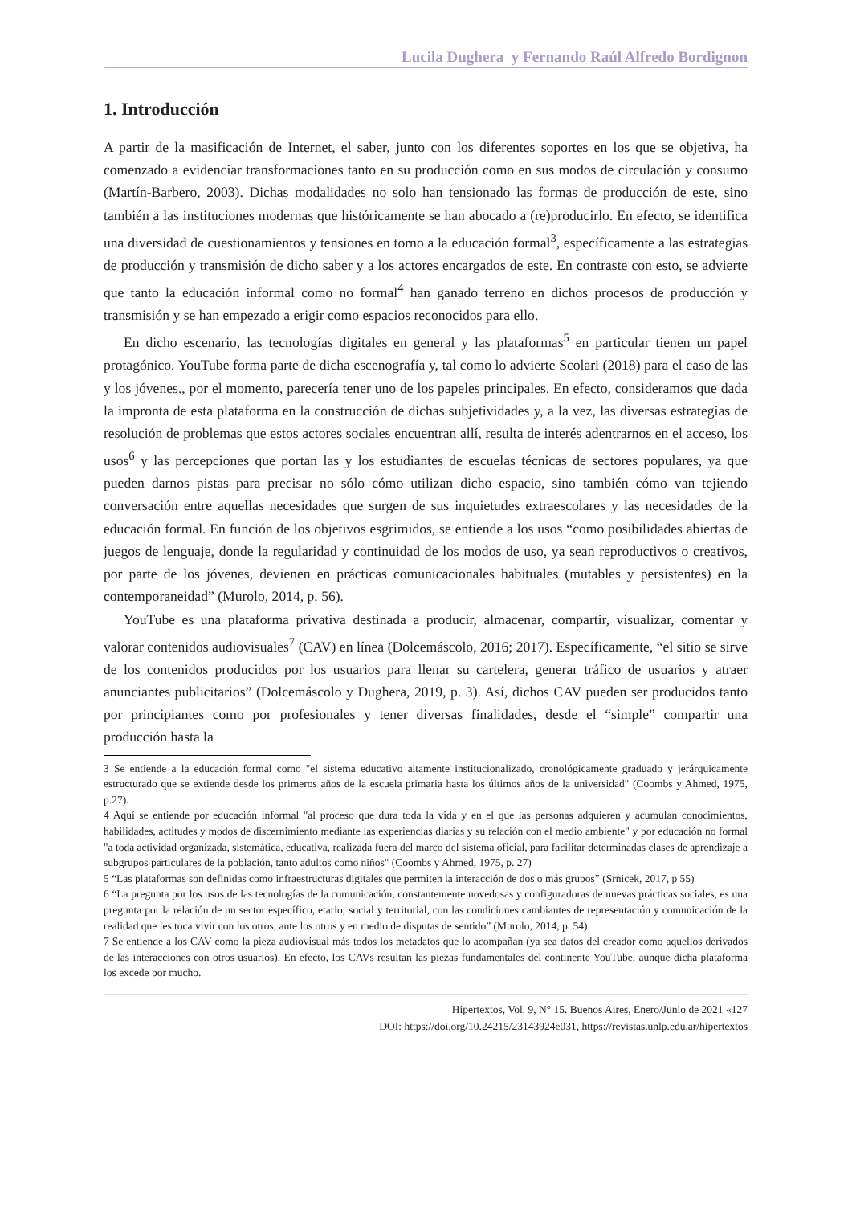Lucila Dughera y Fernando Raúl Alfredo Bordignon
1. Introducción
A partir de la masificación de Internet, el saber, junto con los diferentes soportes en los que se objetiva, ha comenzado a evidenciar transformaciones tanto en su producción como en sus modos de circulación y consumo (Martín-Barbero, 2003). Dichas modalidades no solo han tensionado las formas de producción de este, sino también a las instituciones modernas que históricamente se han abocado a (re)producirlo. En efecto, se identifica una diversidad de cuestionamientos y tensiones en torno a la educación formal<sup>3</sup>, específicamente a las estrategias de producción y transmisión de dicho saber y a los actores encargados de este. En contraste con esto, se advierte que tanto la educación informal como no formal<sup>4</sup> han ganado terreno en dichos procesos de producción y transmisión y se han empezado a erigir como espacios reconocidos para ello.
En dicho escenario, las tecnologías digitales en general y las plataformas<sup>5</sup> en particular tienen un papel protagónico. YouTube forma parte de dicha escenografía y, tal como lo advierte Scolari (2018) para el caso de las y los jóvenes., por el momento, parecería tener uno de los papeles principales. En efecto, consideramos que dada la impronta de esta plataforma en la construcción de dichas subjetividades y, a la vez, las diversas estrategias de resolución de problemas que estos actores sociales encuentran allí, resulta de interés adentrarnos en el acceso, los usos<sup>6</sup> y las percepciones que portan las y los estudiantes de escuelas técnicas de sectores populares, ya que pueden darnos pistas para precisar no sólo cómo utilizan dicho espacio, sino también cómo van tejiendo conversación entre aquellas necesidades que surgen de sus inquietudes extraescolares y las necesidades de la educación formal. En función de los objetivos esgrimidos, se entiende a los usos “como posibilidades abiertas de juegos de lenguaje, donde la regularidad y continuidad de los modos de uso, ya sean reproductivos o creativos, por parte de los jóvenes, devienen en prácticas comunicacionales habituales (mutables y persistentes) en la contemporaneidad” (Murolo, 2014, p. 56).
YouTube es una plataforma privativa destinada a producir, almacenar, compartir, visualizar, comentar y valorar contenidos audiovisuales<sup>7</sup> (CAV) en línea (Dolcemáscolo, 2016; 2017). Específicamente, “el sitio se sirve de los contenidos producidos por los usuarios para llenar su cartelera, generar tráfico de usuarios y atraer anunciantes publicitarios” (Dolcemáscolo y Dughera, 2019, p. 3). Así, dichos CAV pueden ser producidos tanto por principiantes como por profesionales y tener diversas finalidades, desde el “simple” compartir una producción hasta la
3 Se entiende a la educación formal como "el sistema educativo altamente institucionalizado, cronológicamente graduado y jerárquicamente estructurado que se extiende desde los primeros años de la escuela primaria hasta los últimos años de la universidad" (Coombs y Ahmed, 1975, p.27).
4 Aquí se entiende por educación informal "al proceso que dura toda la vida y en el que las personas adquieren y acumulan conocimientos, habilidades, actitudes y modos de discernimiento mediante las experiencias diarias y su relación con el medio ambiente" y por educación no formal "a toda actividad organizada, sistemática, educativa, realizada fuera del marco del sistema oficial, para facilitar determinadas clases de aprendizaje a subgrupos particulares de la población, tanto adultos como niños" (Coombs y Ahmed, 1975, p. 27)
5 “Las plataformas son definidas como infraestructuras digitales que permiten la interacción de dos o más grupos” (Srnicek, 2017, p 55)
6 “La pregunta por los usos de las tecnologías de la comunicación, constantemente novedosas y configuradoras de nuevas prácticas sociales, es una pregunta por la relación de un sector específico, etario, social y territorial, con las condiciones cambiantes de representación y comunicación de la realidad que les toca vivir con los otros, ante los otros y en medio de disputas de sentido” (Murolo, 2014, p. 54)
7 Se entiende a los CAV como la pieza audiovisual más todos los metadatos que lo acompañan (ya sea datos del creador como aquellos derivados de las interacciones con otros usuarios). En efecto, los CAVs resultan las piezas fundamentales del continente YouTube, aunque dicha plataforma los excede por mucho.
Hipertextos, Vol. 9, N° 15. Buenos Aires, Enero/Junio de 2021 «127
DOI: https://doi.org/10.24215/23143924e031, https://revistas.unlp.edu.ar/hipertextos